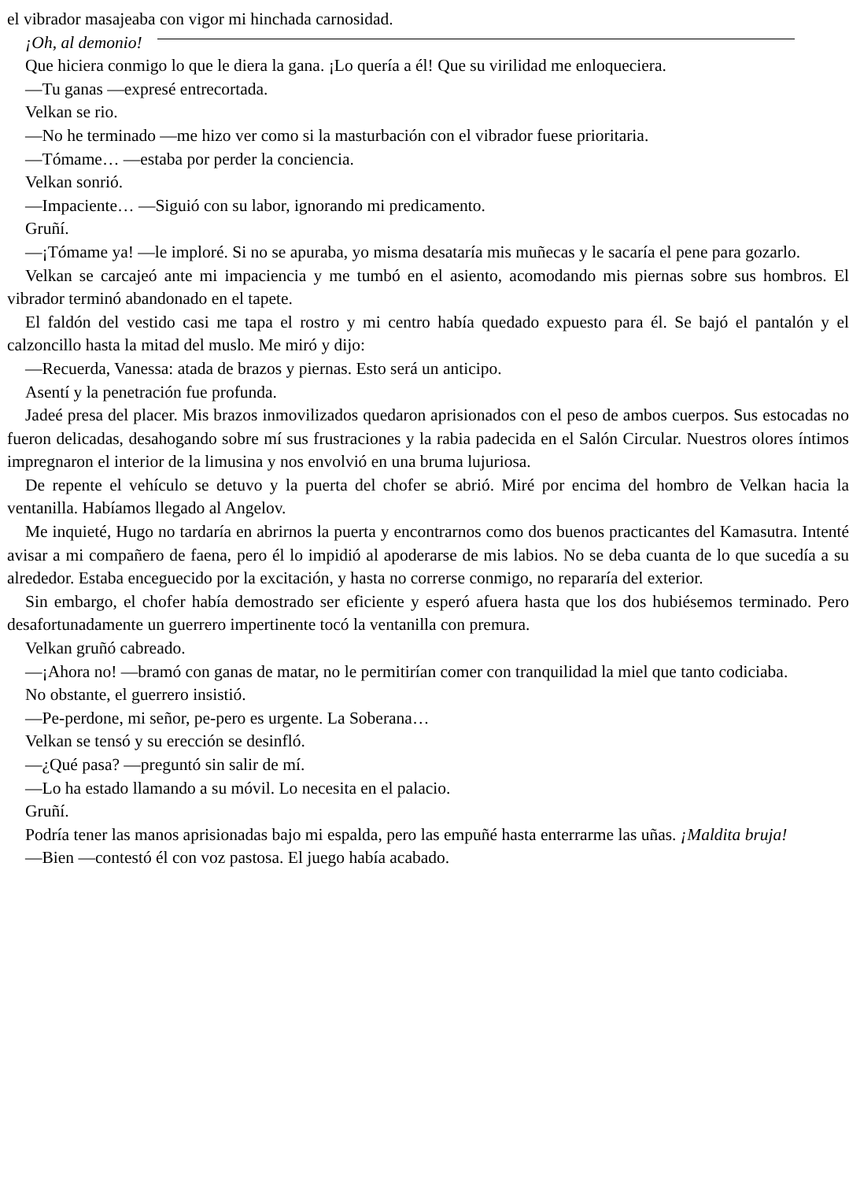el vibrador masajeaba con vigor mi hinchada carnosidad.
¡Oh, al demonio!
Que hiciera conmigo lo que le diera la gana. ¡Lo quería a él! Que su virilidad me enloqueciera.
—Tu ganas —expresé entrecortada.
Velkan se rio.
—No he terminado —me hizo ver como si la masturbación con el vibrador fuese prioritaria.
—Tómame… —estaba por perder la conciencia.
Velkan sonrió.
—Impaciente… —Siguió con su labor, ignorando mi predicamento.
Gruñí.
—¡Tómame ya! —le imploré. Si no se apuraba, yo misma desataría mis muñecas y le sacaría el pene para gozarlo.
Velkan se carcajeó ante mi impaciencia y me tumbó en el asiento, acomodando mis piernas sobre sus hombros. El vibrador terminó abandonado en el tapete.
El faldón del vestido casi me tapa el rostro y mi centro había quedado expuesto para él. Se bajó el pantalón y el calzoncillo hasta la mitad del muslo. Me miró y dijo:
—Recuerda, Vanessa: atada de brazos y piernas. Esto será un anticipo.
Asentí y la penetración fue profunda.
Jadeé presa del placer. Mis brazos inmovilizados quedaron aprisionados con el peso de ambos cuerpos. Sus estocadas no fueron delicadas, desahogando sobre mí sus frustraciones y la rabia padecida en el Salón Circular. Nuestros olores íntimos impregnaron el interior de la limusina y nos envolvió en una bruma lujuriosa.
De repente el vehículo se detuvo y la puerta del chofer se abrió. Miré por encima del hombro de Velkan hacia la ventanilla. Habíamos llegado al Angelov.
Me inquieté, Hugo no tardaría en abrirnos la puerta y encontrarnos como dos buenos practicantes del Kamasutra. Intenté avisar a mi compañero de faena, pero él lo impidió al apoderarse de mis labios. No se deba cuanta de lo que sucedía a su alrededor. Estaba enceguecido por la excitación, y hasta no correrse conmigo, no repararía del exterior.
Sin embargo, el chofer había demostrado ser eficiente y esperó afuera hasta que los dos hubiésemos terminado. Pero desafortunadamente un guerrero impertinente tocó la ventanilla con premura.
Velkan gruñó cabreado.
—¡Ahora no! —bramó con ganas de matar, no le permitirían comer con tranquilidad la miel que tanto codiciaba.
No obstante, el guerrero insistió.
—Pe-perdone, mi señor, pe-pero es urgente. La Soberana…
Velkan se tensó y su erección se desinfló.
—¿Qué pasa? —preguntó sin salir de mí.
—Lo ha estado llamando a su móvil. Lo necesita en el palacio.
Gruñí.
Podría tener las manos aprisionadas bajo mi espalda, pero las empuñé hasta enterrarme las uñas. ¡Maldita bruja!
—Bien —contestó él con voz pastosa. El juego había acabado.